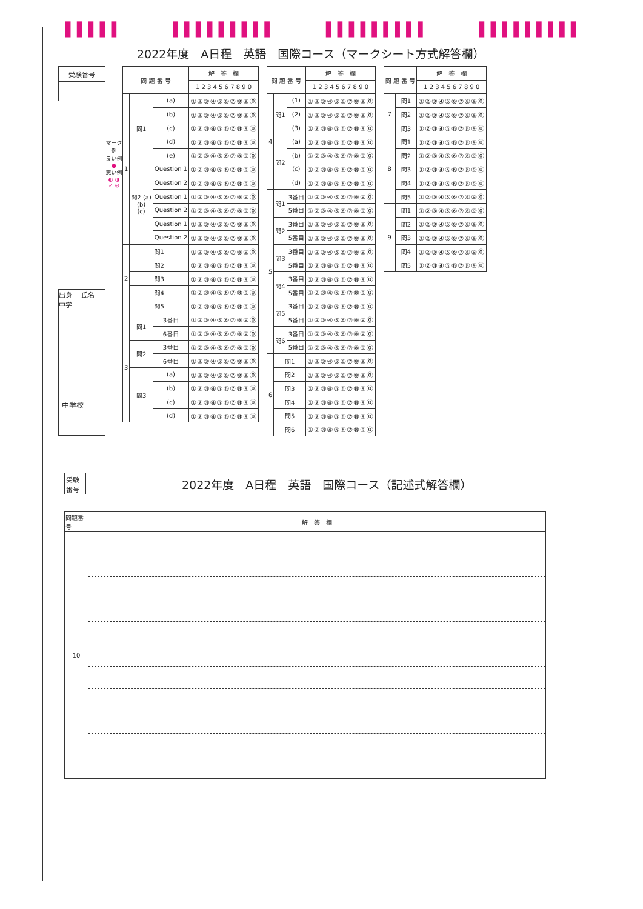▌▌▌▌▌ ▌▌▌▌▌▌▌▌▌ ▌▌▌▌▌▌▌▌▌ ▌▌▌▌▌▌▌▌▌
2022年度　A日程　英語　国際コース（マークシート方式解答欄）
受験番号
出身 中学
氏名
中学校
マーク例
良い例
●
悪い例
◐ ◑ ✓ ⊘
| 問 題 番 号 | | | 解 答 欄 |
| --- | --- | --- | --- |
| | | | 1 2 3 4 5 6 7 8 9 0 |
| 1 | 問1 | (a) | ①②③④⑤⑥⑦⑧⑨⓪ |
| | | (b) | ①②③④⑤⑥⑦⑧⑨⓪ |
| | | (c) | ①②③④⑤⑥⑦⑧⑨⓪ |
| | | (d) | ①②③④⑤⑥⑦⑧⑨⓪ |
| | | (e) | ①②③④⑤⑥⑦⑧⑨⓪ |
| | 問2 (a) (b) (c) | Question 1 | ①②③④⑤⑥⑦⑧⑨⓪ |
| | | Question 2 | ①②③④⑤⑥⑦⑧⑨⓪ |
| | | Question 1 | ①②③④⑤⑥⑦⑧⑨⓪ |
| | | Question 2 | ①②③④⑤⑥⑦⑧⑨⓪ |
| | | Question 1 | ①②③④⑤⑥⑦⑧⑨⓪ |
| | | Question 2 | ①②③④⑤⑥⑦⑧⑨⓪ |
| 2 | 問1 | | ①②③④⑤⑥⑦⑧⑨⓪ |
| | 問2 | | ①②③④⑤⑥⑦⑧⑨⓪ |
| | 問3 | | ①②③④⑤⑥⑦⑧⑨⓪ |
| | 問4 | | ①②③④⑤⑥⑦⑧⑨⓪ |
| | 問5 | | ①②③④⑤⑥⑦⑧⑨⓪ |
| 3 | 問1 | 3番目 | ①②③④⑤⑥⑦⑧⑨⓪ |
| | | 6番目 | ①②③④⑤⑥⑦⑧⑨⓪ |
| | 問2 | 3番目 | ①②③④⑤⑥⑦⑧⑨⓪ |
| | | 6番目 | ①②③④⑤⑥⑦⑧⑨⓪ |
| | 問3 | (a) | ①②③④⑤⑥⑦⑧⑨⓪ |
| | | (b) | ①②③④⑤⑥⑦⑧⑨⓪ |
| | | (c) | ①②③④⑤⑥⑦⑧⑨⓪ |
| | | (d) | ①②③④⑤⑥⑦⑧⑨⓪ |
| 問 題 番 号 | | | 解 答 欄 |
| --- | --- | --- | --- |
| | | | 1 2 3 4 5 6 7 8 9 0 |
| 4 | 問1 | (1) | ①②③④⑤⑥⑦⑧⑨⓪ |
| | | (2) | ①②③④⑤⑥⑦⑧⑨⓪ |
| | | (3) | ①②③④⑤⑥⑦⑧⑨⓪ |
| | 問2 | (a) | ①②③④⑤⑥⑦⑧⑨⓪ |
| | | (b) | ①②③④⑤⑥⑦⑧⑨⓪ |
| | | (c) | ①②③④⑤⑥⑦⑧⑨⓪ |
| | | (d) | ①②③④⑤⑥⑦⑧⑨⓪ |
| 5 | 問1 | 3番目 | ①②③④⑤⑥⑦⑧⑨⓪ |
| | | 5番目 | ①②③④⑤⑥⑦⑧⑨⓪ |
| | 問2 | 3番目 | ①②③④⑤⑥⑦⑧⑨⓪ |
| | | 5番目 | ①②③④⑤⑥⑦⑧⑨⓪ |
| | 問3 | 3番目 | ①②③④⑤⑥⑦⑧⑨⓪ |
| | | 5番目 | ①②③④⑤⑥⑦⑧⑨⓪ |
| | 問4 | 3番目 | ①②③④⑤⑥⑦⑧⑨⓪ |
| | | 5番目 | ①②③④⑤⑥⑦⑧⑨⓪ |
| | 問5 | 3番目 | ①②③④⑤⑥⑦⑧⑨⓪ |
| | | 5番目 | ①②③④⑤⑥⑦⑧⑨⓪ |
| | 問6 | 3番目 | ①②③④⑤⑥⑦⑧⑨⓪ |
| | | 5番目 | ①②③④⑤⑥⑦⑧⑨⓪ |
| 6 | 問1 | | ①②③④⑤⑥⑦⑧⑨⓪ |
| | 問2 | | ①②③④⑤⑥⑦⑧⑨⓪ |
| | 問3 | | ①②③④⑤⑥⑦⑧⑨⓪ |
| | 問4 | | ①②③④⑤⑥⑦⑧⑨⓪ |
| | 問5 | | ①②③④⑤⑥⑦⑧⑨⓪ |
| | 問6 | | ①②③④⑤⑥⑦⑧⑨⓪ |
| 問 題 番 号 | | 解 答 欄 |
| --- | --- | --- |
| | | 1 2 3 4 5 6 7 8 9 0 |
| 7 | 問1 | ①②③④⑤⑥⑦⑧⑨⓪ |
| | 問2 | ①②③④⑤⑥⑦⑧⑨⓪ |
| | 問3 | ①②③④⑤⑥⑦⑧⑨⓪ |
| 8 | 問1 | ①②③④⑤⑥⑦⑧⑨⓪ |
| | 問2 | ①②③④⑤⑥⑦⑧⑨⓪ |
| | 問3 | ①②③④⑤⑥⑦⑧⑨⓪ |
| | 問4 | ①②③④⑤⑥⑦⑧⑨⓪ |
| | 問5 | ①②③④⑤⑥⑦⑧⑨⓪ |
| 9 | 問1 | ①②③④⑤⑥⑦⑧⑨⓪ |
| | 問2 | ①②③④⑤⑥⑦⑧⑨⓪ |
| | 問3 | ①②③④⑤⑥⑦⑧⑨⓪ |
| | 問4 | ①②③④⑤⑥⑦⑧⑨⓪ |
| | 問5 | ①②③④⑤⑥⑦⑧⑨⓪ |
受験番号
2022年度　A日程　英語　国際コース（記述式解答欄）
| 問題番号 | 解 答 欄 |
| 10 | |